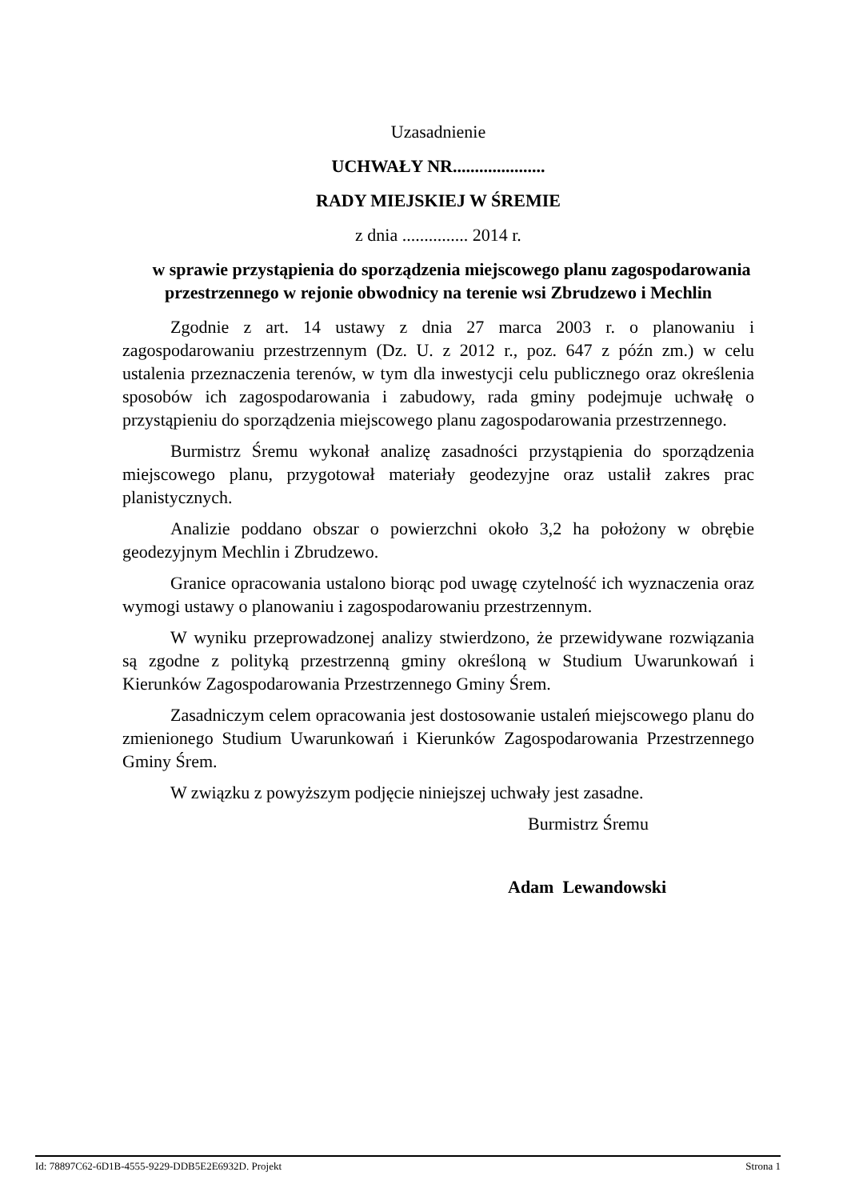Uzasadnienie
UCHWAŁY NR.....................
RADY MIEJSKIEJ W ŚREMIE
z dnia ............... 2014 r.
w sprawie przystąpienia do sporządzenia miejscowego planu zagospodarowania przestrzennego w rejonie obwodnicy na terenie wsi Zbrudzewo i Mechlin
Zgodnie z art. 14 ustawy z dnia 27 marca 2003 r. o planowaniu i zagospodarowaniu przestrzennym (Dz. U. z 2012 r., poz. 647 z późn zm.) w celu ustalenia przeznaczenia terenów, w tym dla inwestycji celu publicznego oraz określenia sposobów ich zagospodarowania i zabudowy, rada gminy podejmuje uchwałę o przystąpieniu do sporządzenia miejscowego planu zagospodarowania przestrzennego.
Burmistrz Śremu wykonał analizę zasadności przystąpienia do sporządzenia miejscowego planu, przygotował materiały geodezyjne oraz ustalił zakres prac planistycznych.
Analizie poddano obszar o powierzchni około 3,2 ha położony w obrębie geodezyjnym Mechlin i Zbrudzewo.
Granice opracowania ustalono biorąc pod uwagę czytelność ich wyznaczenia oraz wymogi ustawy o planowaniu i zagospodarowaniu przestrzennym.
W wyniku przeprowadzonej analizy stwierdzono, że przewidywane rozwiązania są zgodne z polityką przestrzenną gminy określoną w Studium Uwarunkowań i Kierunków Zagospodarowania Przestrzennego Gminy Śrem.
Zasadniczym celem opracowania jest dostosowanie ustaleń miejscowego planu do zmienionego Studium Uwarunkowań i Kierunków Zagospodarowania Przestrzennego Gminy Śrem.
W związku z powyższym podjęcie niniejszej uchwały jest zasadne.
Burmistrz Śremu
Adam Lewandowski
Id: 78897C62-6D1B-4555-9229-DDB5E2E6932D. Projekt Strona 1